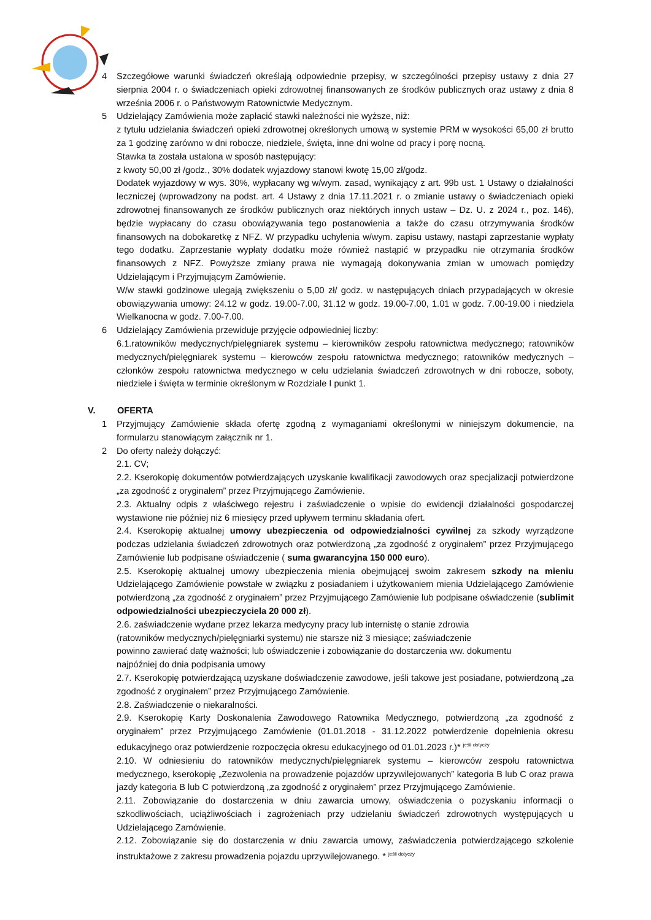4 Szczegółowe warunki świadczeń określają odpowiednie przepisy, w szczególności przepisy ustawy z dnia 27 sierpnia 2004 r. o świadczeniach opieki zdrowotnej finansowanych ze środków publicznych oraz ustawy z dnia 8 września 2006 r. o Państwowym Ratownictwie Medycznym.
5 Udzielający Zamówienia może zapłacić stawki należności nie wyższe, niż:
z tytułu udzielania świadczeń opieki zdrowotnej określonych umową w systemie PRM w wysokości 65,00 zł brutto za 1 godzinę zarówno w dni robocze, niedziele, święta, inne dni wolne od pracy i porę nocną.
Stawka ta została ustalona w sposób następujący:
z kwoty 50,00 zł /godz., 30% dodatek wyjazdowy stanowi kwotę 15,00 zł/godz.
Dodatek wyjazdowy w wys. 30%, wypłacany wg w/wym. zasad, wynikający z art. 99b ust. 1 Ustawy o działalności leczniczej (wprowadzony na podst. art. 4 Ustawy z dnia 17.11.2021 r. o zmianie ustawy o świadczeniach opieki zdrowotnej finansowanych ze środków publicznych oraz niektórych innych ustaw – Dz. U. z 2024 r., poz. 146), będzie wypłacany do czasu obowiązywania tego postanowienia a także do czasu otrzymywania środków finansowych na dobokaretkę z NFZ. W przypadku uchylenia w/wym. zapisu ustawy, nastąpi zaprzestanie wypłaty tego dodatku. Zaprzestanie wypłaty dodatku może również nastąpić w przypadku nie otrzymania środków finansowych z NFZ. Powyższe zmiany prawa nie wymagają dokonywania zmian w umowach pomiędzy Udzielającym i Przyjmującym Zamówienie.
W/w stawki godzinowe ulegają zwiększeniu o 5,00 zł/ godz. w następujących dniach przypadających w okresie obowiązywania umowy: 24.12 w godz. 19.00-7.00, 31.12 w godz. 19.00-7.00, 1.01 w godz. 7.00-19.00 i niedziela Wielkanocna w godz. 7.00-7.00.
6 Udzielający Zamówienia przewiduje przyjęcie odpowiedniej liczby:
6.1.ratowników medycznych/pielęgniarek systemu – kierowników zespołu ratownictwa medycznego; ratowników medycznych/pielęgniarek systemu – kierowców zespołu ratownictwa medycznego; ratowników medycznych – członków zespołu ratownictwa medycznego w celu udzielania świadczeń zdrowotnych w dni robocze, soboty, niedziele i święta w terminie określonym w Rozdziale I punkt 1.
V. OFERTA
1 Przyjmujący Zamówienie składa ofertę zgodną z wymaganiami określonymi w niniejszym dokumencie, na formularzu stanowiącym załącznik nr 1.
2 Do oferty należy dołączyć:
2.1. CV;
2.2. Kserokopię dokumentów potwierdzających uzyskanie kwalifikacji zawodowych oraz specjalizacji potwierdzone „za zgodność z oryginałem” przez Przyjmującego Zamówienie.
2.3. Aktualny odpis z właściwego rejestru i zaświadczenie o wpisie do ewidencji działalności gospodarczej wystawione nie później niż 6 miesięcy przed upływem terminu składania ofert.
2.4. Kserokopię aktualnej umowy ubezpieczenia od odpowiedzialności cywilnej za szkody wyrządzone podczas udzielania świadczeń zdrowotnych oraz potwierdzoną „za zgodność z oryginałem” przez Przyjmującego Zamówienie lub podpisane oświadczenie ( suma gwarancyjna 150 000 euro).
2.5. Kserokopię aktualnej umowy ubezpieczenia mienia obejmującej swoim zakresem szkody na mieniu Udzielającego Zamówienie powstałe w związku z posiadaniem i użytkowaniem mienia Udzielającego Zamówienie potwierdzoną „za zgodność z oryginałem” przez Przyjmującego Zamówienie lub podpisane oświadczenie (sublimit odpowiedzialności ubezpieczyciela 20 000 zł).
2.6. zaświadczenie wydane przez lekarza medycyny pracy lub internistę o stanie zdrowia
(ratowników medycznych/pielęgniarki systemu) nie starsze niż 3 miesiące; zaświadczenie
powinno zawierać datę ważności; lub oświadczenie i zobowiązanie do dostarczenia ww. dokumentu
najpóźniej do dnia podpisania umowy
2.7. Kserokopię potwierdzającą uzyskane doświadczenie zawodowe, jeśli takowe jest posiadane, potwierdzoną „za zgodność z oryginałem” przez Przyjmującego Zamówienie.
2.8. Zaświadczenie o niekaralności.
2.9. Kserokopię Karty Doskonalenia Zawodowego Ratownika Medycznego, potwierdzoną „za zgodność z oryginałem” przez Przyjmującego Zamówienie (01.01.2018 - 31.12.2022 potwierdzenie dopełnienia okresu edukacyjnego oraz potwierdzenie rozpoczęcia okresu edukacyjnego od 01.01.2023 r.)* <sup>jeśli dotyczy</sup>
2.10. W odniesieniu do ratowników medycznych/pielęgniarek systemu – kierowców zespołu ratownictwa medycznego, kserokopię „Zezwolenia na prowadzenie pojazdów uprzywilejowanych” kategoria B lub C oraz prawa jazdy kategoria B lub C potwierdzoną „za zgodność z oryginałem” przez Przyjmującego Zamówienie.
2.11. Zobowiązanie do dostarczenia w dniu zawarcia umowy, oświadczenia o pozyskaniu informacji o szkodliwościach, uciążliwościach i zagrożeniach przy udzielaniu świadczeń zdrowotnych występujących u Udzielającego Zamówienie.
2.12. Zobowiązanie się do dostarczenia w dniu zawarcia umowy, zaświadczenia potwierdzającego szkolenie instruktażowe z zakresu prowadzenia pojazdu uprzywilejowanego. * <sup>jeśli dotyczy</sup>